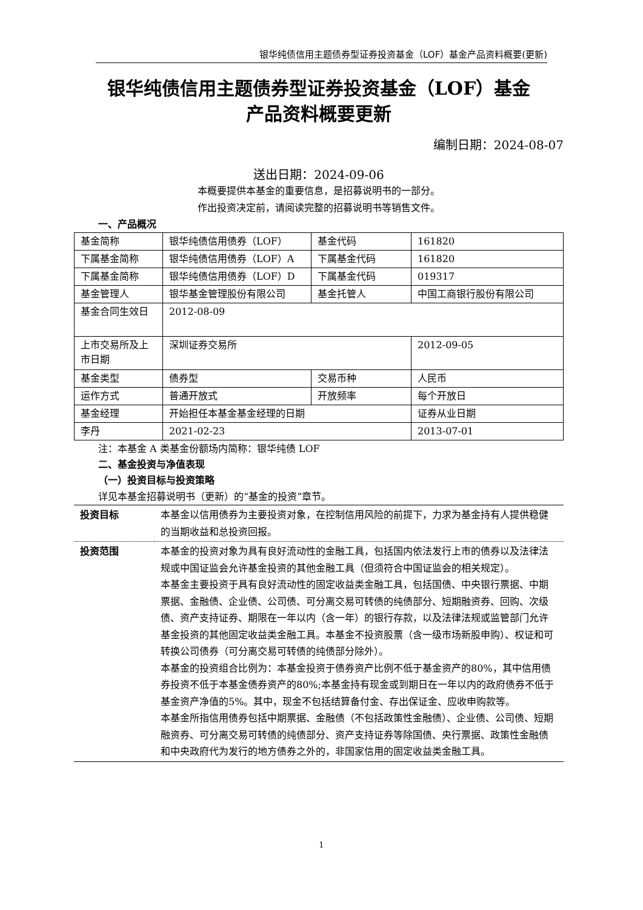银华纯债信用主题债券型证券投资基金（LOF）基金产品资料概要(更新)
银华纯债信用主题债券型证券投资基金（LOF）基金
产品资料概要更新
编制日期：2024-08-07
送出日期：2024-09-06
本概要提供本基金的重要信息，是招募说明书的一部分。
作出投资决定前，请阅读完整的招募说明书等销售文件。
一、产品概况
| 基金简称 | 银华纯债信用债券（LOF） | 基金代码 | 161820 |
| 下属基金简称 | 银华纯债信用债券（LOF）A | 下属基金代码 | 161820 |
| 下属基金简称 | 银华纯债信用债券（LOF）D | 下属基金代码 | 019317 |
| 基金管理人 | 银华基金管理股份有限公司 | 基金托管人 | 中国工商银行股份有限公司 |
| 基金合同生效日 | 2012-08-09 | | |
| 上市交易所及上市日期 | 深圳证券交易所 | | 2012-09-05 |
| 基金类型 | 债券型 | 交易币种 | 人民币 |
| 运作方式 | 普通开放式 | 开放频率 | 每个开放日 |
| 基金经理 | 开始担任本基金基金经理的日期 | | 证券从业日期 |
| 李丹 | 2021-02-23 | | 2013-07-01 |
注：本基金 A 类基金份额场内简称：银华纯债 LOF
二、基金投资与净值表现
（一）投资目标与投资策略
详见本基金招募说明书（更新）的“基金的投资”章节。
| 投资目标 | 本基金以信用债券为主要投资对象，在控制信用风险的前提下，力求为基金持有人提供稳健的当期收益和总投资回报。 |
| 投资范围 | 本基金的投资对象为具有良好流动性的金融工具，包括国内依法发行上市的债券以及法律法规或中国证监会允许基金投资的其他金融工具（但须符合中国证监会的相关规定）。 本基金主要投资于具有良好流动性的固定收益类金融工具，包括国债、中央银行票据、中期票据、金融债、企业债、公司债、可分离交易可转债的纯债部分、短期融资券、回购、次级债、资产支持证券、期限在一年以内（含一年）的银行存款，以及法律法规或监管部门允许基金投资的其他固定收益类金融工具。本基金不投资股票（含一级市场新股申购）、权证和可转换公司债券（可分离交易可转债的纯债部分除外）。 本基金的投资组合比例为：本基金投资于债券资产比例不低于基金资产的80%，其中信用债券投资不低于本基金债券资产的80%;本基金持有现金或到期日在一年以内的政府债券不低于基金资产净值的5%。其中，现金不包括结算备付金、存出保证金、应收申购款等。 本基金所指信用债券包括中期票据、金融债（不包括政策性金融债）、企业债、公司债、短期融资券、可分离交易可转债的纯债部分、资产支持证券等除国债、央行票据、政策性金融债和中央政府代为发行的地方债券之外的，非国家信用的固定收益类金融工具。 |
1